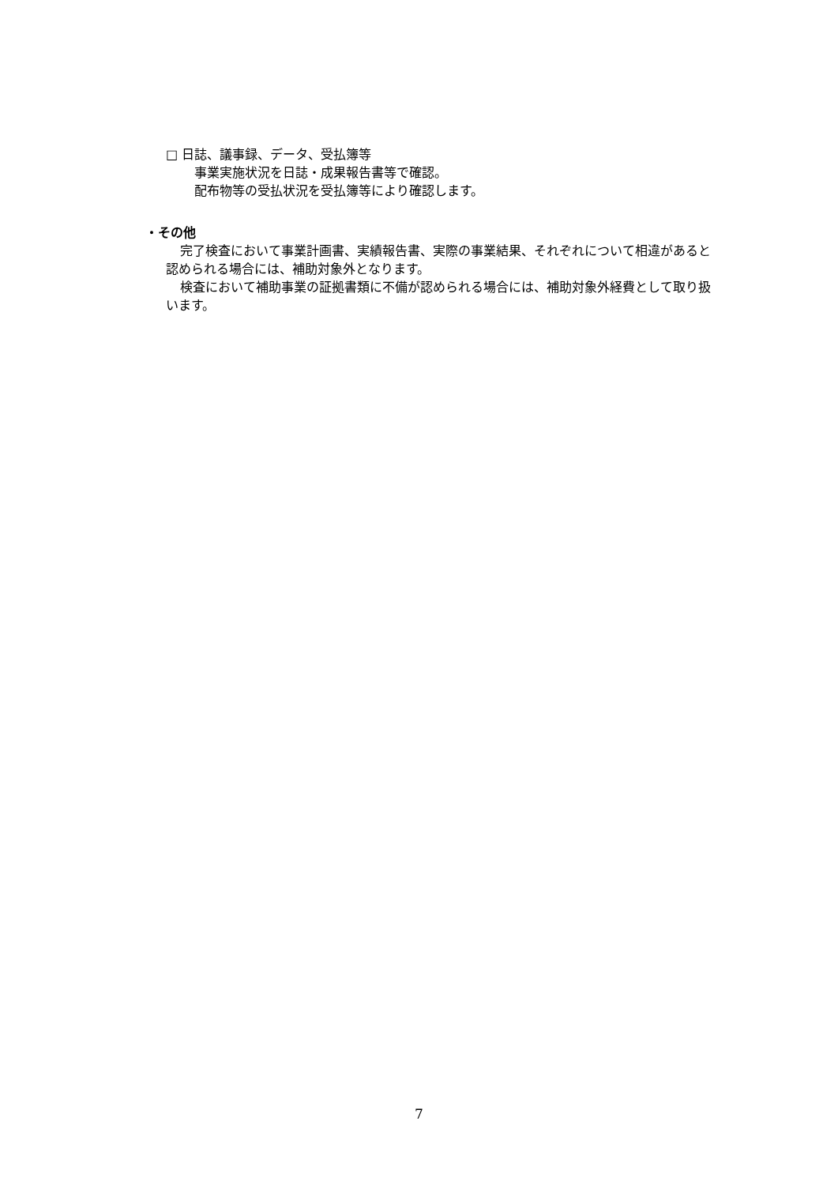□ 日誌、議事録、データ、受払簿等
事業実施状況を日誌・成果報告書等で確認。
配布物等の受払状況を受払簿等により確認します。
・その他
完了検査において事業計画書、実績報告書、実際の事業結果、それぞれについて相違があると認められる場合には、補助対象外となります。
検査において補助事業の証拠書類に不備が認められる場合には、補助対象外経費として取り扱います。
7